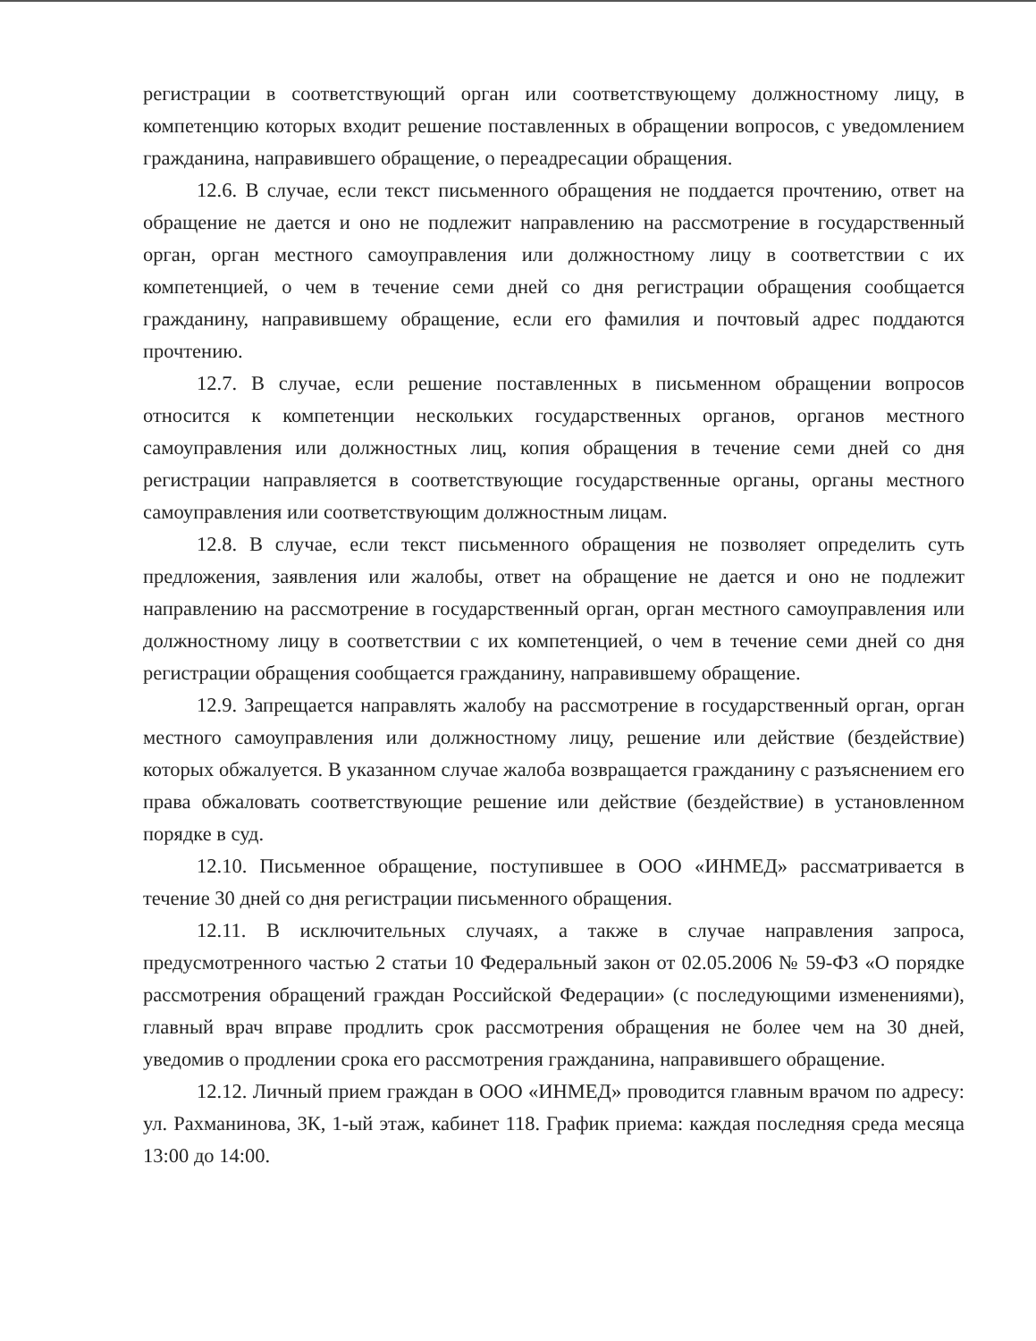регистрации в соответствующий орган или соответствующему должностному лицу, в компетенцию которых входит решение поставленных в обращении вопросов, с уведомлением гражданина, направившего обращение, о переадресации обращения.
12.6. В случае, если текст письменного обращения не поддается прочтению, ответ на обращение не дается и оно не подлежит направлению на рассмотрение в государственный орган, орган местного самоуправления или должностному лицу в соответствии с их компетенцией, о чем в течение семи дней со дня регистрации обращения сообщается гражданину, направившему обращение, если его фамилия и почтовый адрес поддаются прочтению.
12.7. В случае, если решение поставленных в письменном обращении вопросов относится к компетенции нескольких государственных органов, органов местного самоуправления или должностных лиц, копия обращения в течение семи дней со дня регистрации направляется в соответствующие государственные органы, органы местного самоуправления или соответствующим должностным лицам.
12.8. В случае, если текст письменного обращения не позволяет определить суть предложения, заявления или жалобы, ответ на обращение не дается и оно не подлежит направлению на рассмотрение в государственный орган, орган местного самоуправления или должностному лицу в соответствии с их компетенцией, о чем в течение семи дней со дня регистрации обращения сообщается гражданину, направившему обращение.
12.9. Запрещается направлять жалобу на рассмотрение в государственный орган, орган местного самоуправления или должностному лицу, решение или действие (бездействие) которых обжалуется. В указанном случае жалоба возвращается гражданину с разъяснением его права обжаловать соответствующие решение или действие (бездействие) в установленном порядке в суд.
12.10. Письменное обращение, поступившее в ООО «ИНМЕД» рассматривается в течение 30 дней со дня регистрации письменного обращения.
12.11. В исключительных случаях, а также в случае направления запроса, предусмотренного частью 2 статьи 10 Федеральный закон от 02.05.2006 № 59-ФЗ «О порядке рассмотрения обращений граждан Российской Федерации» (с последующими изменениями), главный врач вправе продлить срок рассмотрения обращения не более чем на 30 дней, уведомив о продлении срока его рассмотрения гражданина, направившего обращение.
12.12. Личный прием граждан в ООО «ИНМЕД» проводится главным врачом по адресу: ул. Рахманинова, 3К, 1-ый этаж, кабинет 118. График приема: каждая последняя среда месяца 13:00 до 14:00.